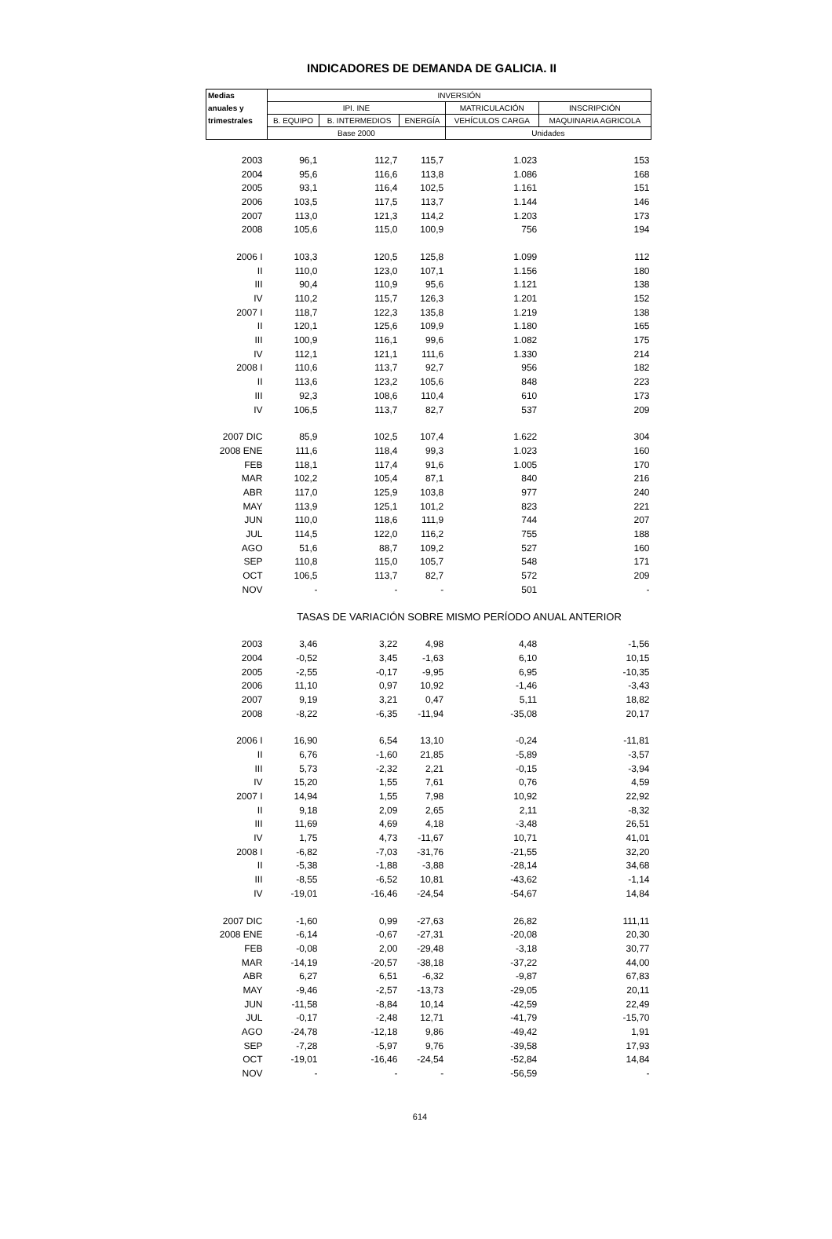INDICADORES DE DEMANDA DE GALICIA. II
| Medias | INVERSIÓN | | | | |
| --- | --- | --- | --- | --- | --- |
| anuales y | IPI. INE | | | MATRICULACIÓN | INSCRIPCIÓN |
| trimestrales | B. EQUIPO | B. INTERMEDIOS | ENERGÍA | VEHÍCULOS CARGA | MAQUINARIA AGRICOLA |
| | Base 2000 | | | Unidades | |
| 2003 | 96,1 | 112,7 | 115,7 | 1.023 | 153 |
| 2004 | 95,6 | 116,6 | 113,8 | 1.086 | 168 |
| 2005 | 93,1 | 116,4 | 102,5 | 1.161 | 151 |
| 2006 | 103,5 | 117,5 | 113,7 | 1.144 | 146 |
| 2007 | 113,0 | 121,3 | 114,2 | 1.203 | 173 |
| 2008 | 105,6 | 115,0 | 100,9 | 756 | 194 |
| 2006 I | 103,3 | 120,5 | 125,8 | 1.099 | 112 |
| II | 110,0 | 123,0 | 107,1 | 1.156 | 180 |
| III | 90,4 | 110,9 | 95,6 | 1.121 | 138 |
| IV | 110,2 | 115,7 | 126,3 | 1.201 | 152 |
| 2007 I | 118,7 | 122,3 | 135,8 | 1.219 | 138 |
| II | 120,1 | 125,6 | 109,9 | 1.180 | 165 |
| III | 100,9 | 116,1 | 99,6 | 1.082 | 175 |
| IV | 112,1 | 121,1 | 111,6 | 1.330 | 214 |
| 2008 I | 110,6 | 113,7 | 92,7 | 956 | 182 |
| II | 113,6 | 123,2 | 105,6 | 848 | 223 |
| III | 92,3 | 108,6 | 110,4 | 610 | 173 |
| IV | 106,5 | 113,7 | 82,7 | 537 | 209 |
| 2007 DIC | 85,9 | 102,5 | 107,4 | 1.622 | 304 |
| 2008 ENE | 111,6 | 118,4 | 99,3 | 1.023 | 160 |
| FEB | 118,1 | 117,4 | 91,6 | 1.005 | 170 |
| MAR | 102,2 | 105,4 | 87,1 | 840 | 216 |
| ABR | 117,0 | 125,9 | 103,8 | 977 | 240 |
| MAY | 113,9 | 125,1 | 101,2 | 823 | 221 |
| JUN | 110,0 | 118,6 | 111,9 | 744 | 207 |
| JUL | 114,5 | 122,0 | 116,2 | 755 | 188 |
| AGO | 51,6 | 88,7 | 109,2 | 527 | 160 |
| SEP | 110,8 | 115,0 | 105,7 | 548 | 171 |
| OCT | 106,5 | 113,7 | 82,7 | 572 | 209 |
| NOV | - | - | - | 501 | - |
| | TASAS DE VARIACIÓN SOBRE MISMO PERÍODO ANUAL ANTERIOR | | | | |
| 2003 | 3,46 | 3,22 | 4,98 | 4,48 | -1,56 |
| 2004 | -0,52 | 3,45 | -1,63 | 6,10 | 10,15 |
| 2005 | -2,55 | -0,17 | -9,95 | 6,95 | -10,35 |
| 2006 | 11,10 | 0,97 | 10,92 | -1,46 | -3,43 |
| 2007 | 9,19 | 3,21 | 0,47 | 5,11 | 18,82 |
| 2008 | -8,22 | -6,35 | -11,94 | -35,08 | 20,17 |
| 2006 I | 16,90 | 6,54 | 13,10 | -0,24 | -11,81 |
| II | 6,76 | -1,60 | 21,85 | -5,89 | -3,57 |
| III | 5,73 | -2,32 | 2,21 | -0,15 | -3,94 |
| IV | 15,20 | 1,55 | 7,61 | 0,76 | 4,59 |
| 2007 I | 14,94 | 1,55 | 7,98 | 10,92 | 22,92 |
| II | 9,18 | 2,09 | 2,65 | 2,11 | -8,32 |
| III | 11,69 | 4,69 | 4,18 | -3,48 | 26,51 |
| IV | 1,75 | 4,73 | -11,67 | 10,71 | 41,01 |
| 2008 I | -6,82 | -7,03 | -31,76 | -21,55 | 32,20 |
| II | -5,38 | -1,88 | -3,88 | -28,14 | 34,68 |
| III | -8,55 | -6,52 | 10,81 | -43,62 | -1,14 |
| IV | -19,01 | -16,46 | -24,54 | -54,67 | 14,84 |
| 2007 DIC | -1,60 | 0,99 | -27,63 | 26,82 | 111,11 |
| 2008 ENE | -6,14 | -0,67 | -27,31 | -20,08 | 20,30 |
| FEB | -0,08 | 2,00 | -29,48 | -3,18 | 30,77 |
| MAR | -14,19 | -20,57 | -38,18 | -37,22 | 44,00 |
| ABR | 6,27 | 6,51 | -6,32 | -9,87 | 67,83 |
| MAY | -9,46 | -2,57 | -13,73 | -29,05 | 20,11 |
| JUN | -11,58 | -8,84 | 10,14 | -42,59 | 22,49 |
| JUL | -0,17 | -2,48 | 12,71 | -41,79 | -15,70 |
| AGO | -24,78 | -12,18 | 9,86 | -49,42 | 1,91 |
| SEP | -7,28 | -5,97 | 9,76 | -39,58 | 17,93 |
| OCT | -19,01 | -16,46 | -24,54 | -52,84 | 14,84 |
| NOV | - | - | - | -56,59 | - |
614